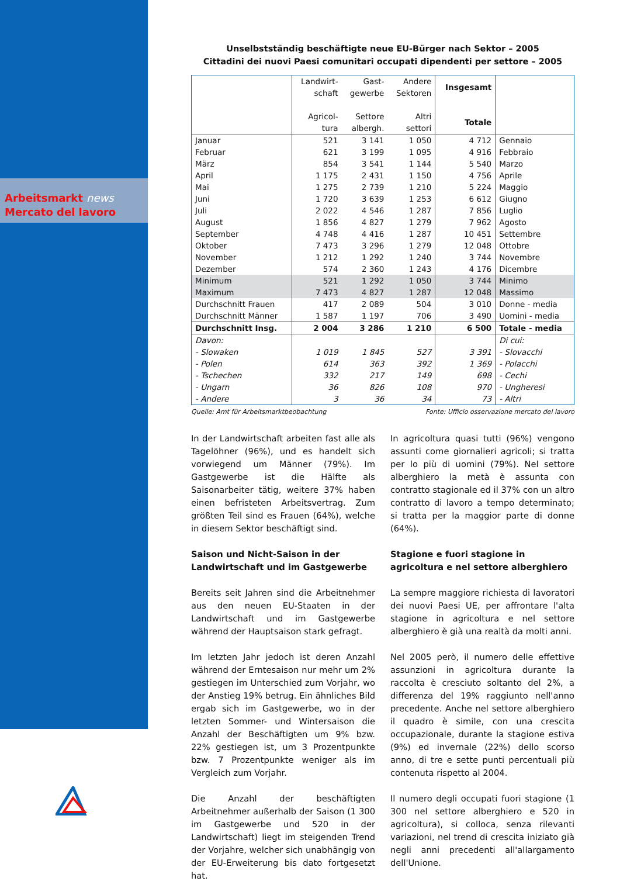Arbeitsmarkt news
Mercato del lavoro
Unselbstständig beschäftigte neue EU-Bürger nach Sektor – 2005
Cittadini dei nuovi Paesi comunitari occupati dipendenti per settore – 2005
| | Landwirt- schaft Agricol- tura | Gast- gewerbe Settore albergh. | Andere Sektoren Altri settori | Insgesamt Totale | |
| --- | --- | --- | --- | --- | --- |
| Januar | 521 | 3 141 | 1 050 | 4 712 | Gennaio |
| Februar | 621 | 3 199 | 1 095 | 4 916 | Febbraio |
| März | 854 | 3 541 | 1 144 | 5 540 | Marzo |
| April | 1 175 | 2 431 | 1 150 | 4 756 | Aprile |
| Mai | 1 275 | 2 739 | 1 210 | 5 224 | Maggio |
| Juni | 1 720 | 3 639 | 1 253 | 6 612 | Giugno |
| Juli | 2 022 | 4 546 | 1 287 | 7 856 | Luglio |
| August | 1 856 | 4 827 | 1 279 | 7 962 | Agosto |
| September | 4 748 | 4 416 | 1 287 | 10 451 | Settembre |
| Oktober | 7 473 | 3 296 | 1 279 | 12 048 | Ottobre |
| November | 1 212 | 1 292 | 1 240 | 3 744 | Novembre |
| Dezember | 574 | 2 360 | 1 243 | 4 176 | Dicembre |
| Minimum | 521 | 1 292 | 1 050 | 3 744 | Minimo |
| Maximum | 7 473 | 4 827 | 1 287 | 12 048 | Massimo |
| Durchschnitt Frauen | 417 | 2 089 | 504 | 3 010 | Donne - media |
| Durchschnitt Männer | 1 587 | 1 197 | 706 | 3 490 | Uomini - media |
| Durchschnitt Insg. | 2 004 | 3 286 | 1 210 | 6 500 | Totale - media |
| Davon: | | | | | Di cui: |
| - Slowaken | 1 019 | 1 845 | 527 | 3 391 | - Slovacchi |
| - Polen | 614 | 363 | 392 | 1 369 | - Polacchi |
| - Tschechen | 332 | 217 | 149 | 698 | - Cechi |
| - Ungarn | 36 | 826 | 108 | 970 | - Ungheresi |
| - Andere | 3 | 36 | 34 | 73 | - Altri |
Quelle: Amt für Arbeitsmarktbeobachtung Fonte: Ufficio osservazione mercato del lavoro
In der Landwirtschaft arbeiten fast alle als Tagelöhner (96%), und es handelt sich vorwiegend um Männer (79%). Im Gastgewerbe ist die Hälfte als Saisonarbeiter tätig, weitere 37% haben einen befristeten Arbeitsvertrag. Zum größten Teil sind es Frauen (64%), welche in diesem Sektor beschäftigt sind.
Saison und Nicht-Saison in der Landwirtschaft und im Gastgewerbe
Bereits seit Jahren sind die Arbeitnehmer aus den neuen EU-Staaten in der Landwirtschaft und im Gastgewerbe während der Hauptsaison stark gefragt.
Im letzten Jahr jedoch ist deren Anzahl während der Erntesaison nur mehr um 2% gestiegen im Unterschied zum Vorjahr, wo der Anstieg 19% betrug. Ein ähnliches Bild ergab sich im Gastgewerbe, wo in der letzten Sommer- und Wintersaison die Anzahl der Beschäftigten um 9% bzw. 22% gestiegen ist, um 3 Prozentpunkte bzw. 7 Prozentpunkte weniger als im Vergleich zum Vorjahr.
Die Anzahl der beschäftigten Arbeitnehmer außerhalb der Saison (1 300 im Gastgewerbe und 520 in der Landwirtschaft) liegt im steigenden Trend der Vorjahre, welcher sich unabhängig von der EU-Erweiterung bis dato fortgesetzt hat.
In agricoltura quasi tutti (96%) vengono assunti come giornalieri agricoli; si tratta per lo più di uomini (79%). Nel settore alberghiero la metà è assunta con contratto stagionale ed il 37% con un altro contratto di lavoro a tempo determinato; si tratta per la maggior parte di donne (64%).
Stagione e fuori stagione in agricoltura e nel settore alberghiero
La sempre maggiore richiesta di lavoratori dei nuovi Paesi UE, per affrontare l'alta stagione in agricoltura e nel settore alberghiero è già una realtà da molti anni.
Nel 2005 però, il numero delle effettive assunzioni in agricoltura durante la raccolta è cresciuto soltanto del 2%, a differenza del 19% raggiunto nell'anno precedente. Anche nel settore alberghiero il quadro è simile, con una crescita occupazionale, durante la stagione estiva (9%) ed invernale (22%) dello scorso anno, di tre e sette punti percentuali più contenuta rispetto al 2004.
Il numero degli occupati fuori stagione (1 300 nel settore alberghiero e 520 in agricoltura), si colloca, senza rilevanti variazioni, nel trend di crescita iniziato già negli anni precedenti all'allargamento dell'Unione.